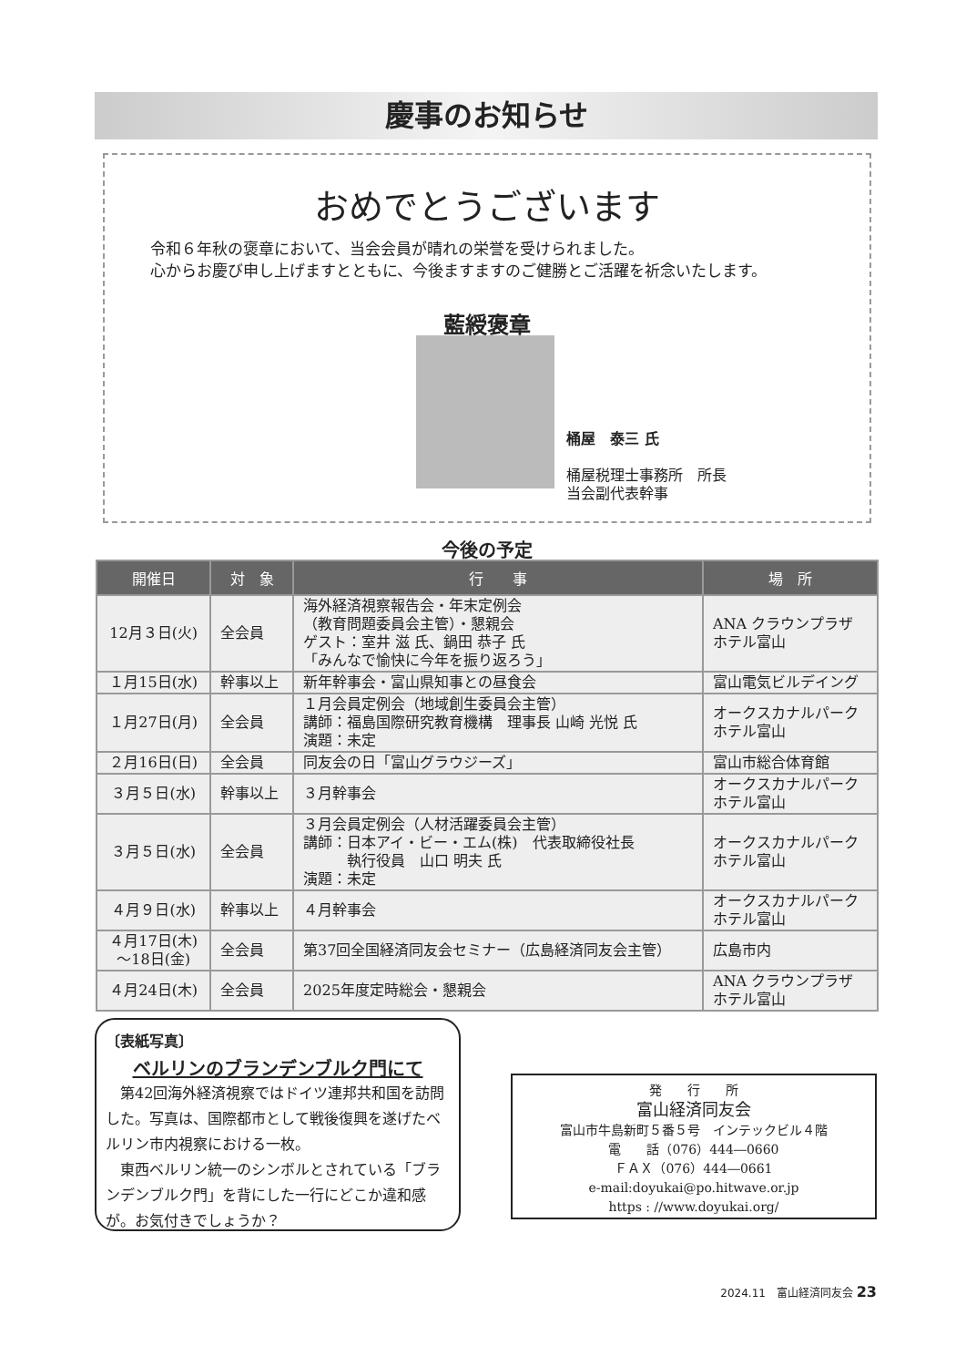慶事のお知らせ
おめでとうございます
令和６年秋の褒章において、当会会員が晴れの栄誉を受けられました。
心からお慶び申し上げますとともに、今後ますますのご健勝とご活躍を祈念いたします。
藍綬褒章
桶屋　泰三 氏
桶屋税理士事務所　所長
当会副代表幹事
今後の予定
| 開催日 | 対 象 | 行 事 | 場 所 |
| --- | --- | --- | --- |
| 12月３日(火) | 全会員 | 海外経済視察報告会・年末定例会 （教育問題委員会主管）・懇親会 ゲスト：室井 滋 氏、鍋田 恭子 氏 「みんなで愉快に今年を振り返ろう」 | ANA クラウンプラザ ホテル富山 |
| １月15日(水) | 幹事以上 | 新年幹事会・富山県知事との昼食会 | 富山電気ビルデイング |
| １月27日(月) | 全会員 | １月会員定例会（地域創生委員会主管） 講師：福島国際研究教育機構 理事長 山崎 光悦 氏 演題：未定 | オークスカナルパーク ホテル富山 |
| ２月16日(日) | 全会員 | 同友会の日「富山グラウジーズ」 | 富山市総合体育館 |
| ３月５日(水) | 幹事以上 | ３月幹事会 | オークスカナルパーク ホテル富山 |
| ３月５日(水) | 全会員 | ３月会員定例会（人材活躍委員会主管） 講師：日本アイ・ビー・エム(株) 代表取締役社長 執行役員 山口 明夫 氏 演題：未定 | オークスカナルパーク ホテル富山 |
| ４月９日(水) | 幹事以上 | ４月幹事会 | オークスカナルパーク ホテル富山 |
| ４月17日(木) ～18日(金) | 全会員 | 第37回全国経済同友会セミナー（広島経済同友会主管） | 広島市内 |
| ４月24日(木) | 全会員 | 2025年度定時総会・懇親会 | ANA クラウンプラザ ホテル富山 |
〔表紙写真〕
ベルリンのブランデンブルク門にて
　第42回海外経済視察ではドイツ連邦共和国を訪問した。写真は、国際都市として戦後復興を遂げたベルリン市内視察における一枚。
　東西ベルリン統一のシンボルとされている「ブランデンブルク門」を背にした一行にどこか違和感が。お気付きでしょうか？
発　　行　　所
富山経済同友会
富山市牛島新町５番５号　インテックビル４階
電　　話（076）444―0660
ＦＡＸ（076）444―0661
e-mail:doyukai@po.hitwave.or.jp
https : //www.doyukai.org/
2024.11　富山経済同友会 23